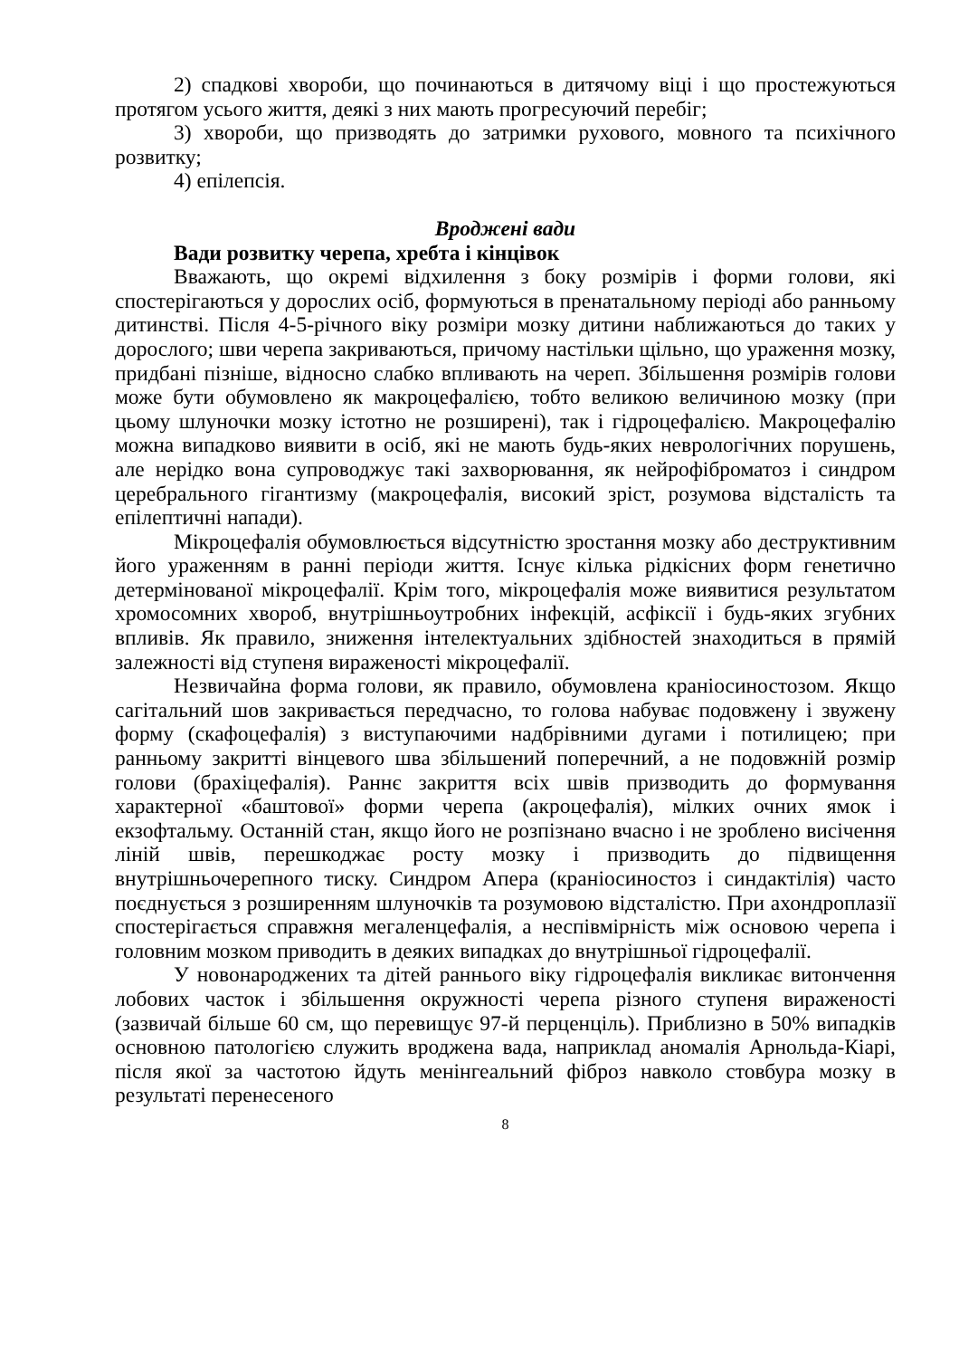2) спадкові хвороби, що починаються в дитячому віці і що простежуються протягом усього життя, деякі з них мають прогресуючий перебіг;
3) хвороби, що призводять до затримки рухового, мовного та психічного розвитку;
4) епілепсія.
Вроджені вади
Вади розвитку черепа, хребта і кінцівок
Вважають, що окремі відхилення з боку розмірів і форми голови, які спостерігаються у дорослих осіб, формуються в пренатальному періоді або ранньому дитинстві. Після 4-5-річного віку розміри мозку дитини наближаються до таких у дорослого; шви черепа закриваються, причому настільки щільно, що ураження мозку, придбані пізніше, відносно слабко впливають на череп. Збільшення розмірів голови може бути обумовлено як макроцефалією, тобто великою величиною мозку (при цьому шлуночки мозку істотно не розширені), так і гідроцефалією. Макроцефалію можна випадково виявити в осіб, які не мають будь-яких неврологічних порушень, але нерідко вона супроводжує такі захворювання, як нейрофіброматоз і синдром церебрального гігантизму (макроцефалія, високий зріст, розумова відсталість та епілептичні напади).
Мікроцефалія обумовлюється відсутністю зростання мозку або деструктивним його ураженням в ранні періоди життя. Існує кілька рідкісних форм генетично детермінованої мікроцефалії. Крім того, мікроцефалія може виявитися результатом хромосомних хвороб, внутрішньоутробних інфекцій, асфіксії і будь-яких згубних впливів. Як правило, зниження інтелектуальних здібностей знаходиться в прямій залежності від ступеня вираженості мікроцефалії.
Незвичайна форма голови, як правило, обумовлена краніосиностозом. Якщо сагітальний шов закривається передчасно, то голова набуває подовжену і звужену форму (скафоцефалія) з виступаючими надбрівними дугами і потилицею; при ранньому закритті вінцевого шва збільшений поперечний, а не подовжній розмір голови (брахіцефалія). Раннє закриття всіх швів призводить до формування характерної «баштової» форми черепа (акроцефалія), мілких очних ямок і екзофтальму. Останній стан, якщо його не розпізнано вчасно і не зроблено висічення ліній швів, перешкоджає росту мозку і призводить до підвищення внутрішньочерепного тиску. Синдром Апера (краніосиностоз і синдактілія) часто поєднується з розширенням шлуночків та розумовою відсталістю. При ахондроплазії спостерігається справжня мегаленцефалія, а неспівмірність між основою черепа і головним мозком приводить в деяких випадках до внутрішньої гідроцефалії.
У новонароджених та дітей раннього віку гідроцефалія викликає витончення лобових часток і збільшення окружності черепа різного ступеня вираженості (зазвичай більше 60 см, що перевищує 97-й перценціль). Приблизно в 50% випадків основною патологією служить вроджена вада, наприклад аномалія Арнольда-Кіарі, після якої за частотою йдуть менінгеальний фіброз навколо стовбура мозку в результаті перенесеного
8